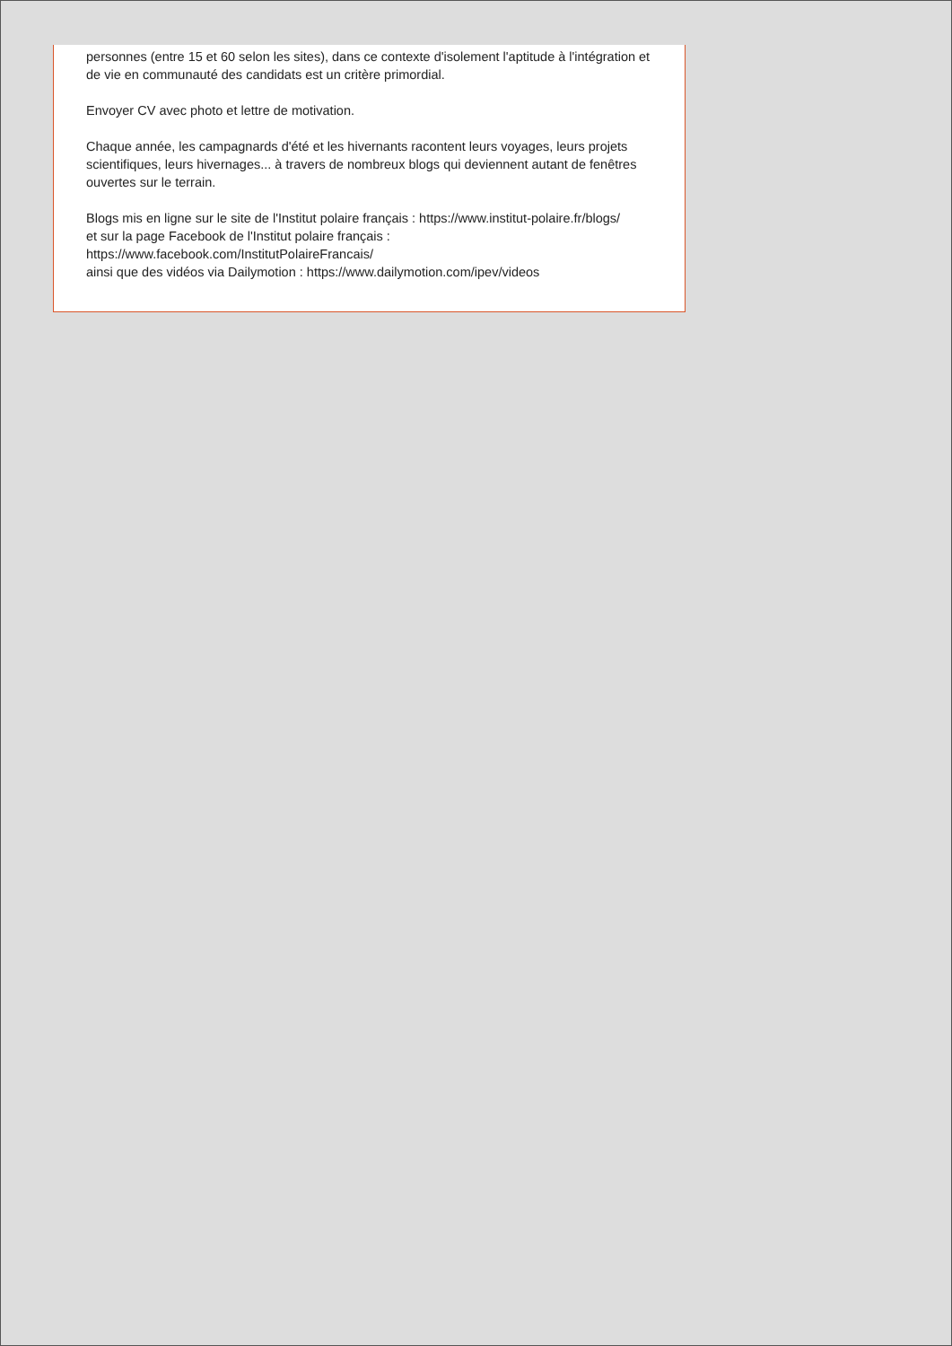personnes (entre 15 et 60 selon les sites), dans ce contexte d'isolement l'aptitude à l'intégration et de vie en communauté des candidats est un critère primordial.
Envoyer CV avec photo et lettre de motivation.
Chaque année, les campagnards d'été et les hivernants racontent leurs voyages, leurs projets scientifiques, leurs hivernages... à travers de nombreux blogs qui deviennent autant de fenêtres ouvertes sur le terrain.
Blogs mis en ligne sur le site de l'Institut polaire français : https://www.institut-polaire.fr/blogs/
et sur la page Facebook de l'Institut polaire français :
https://www.facebook.com/InstitutPolaireFrancais/
ainsi que des vidéos via Dailymotion : https://www.dailymotion.com/ipev/videos